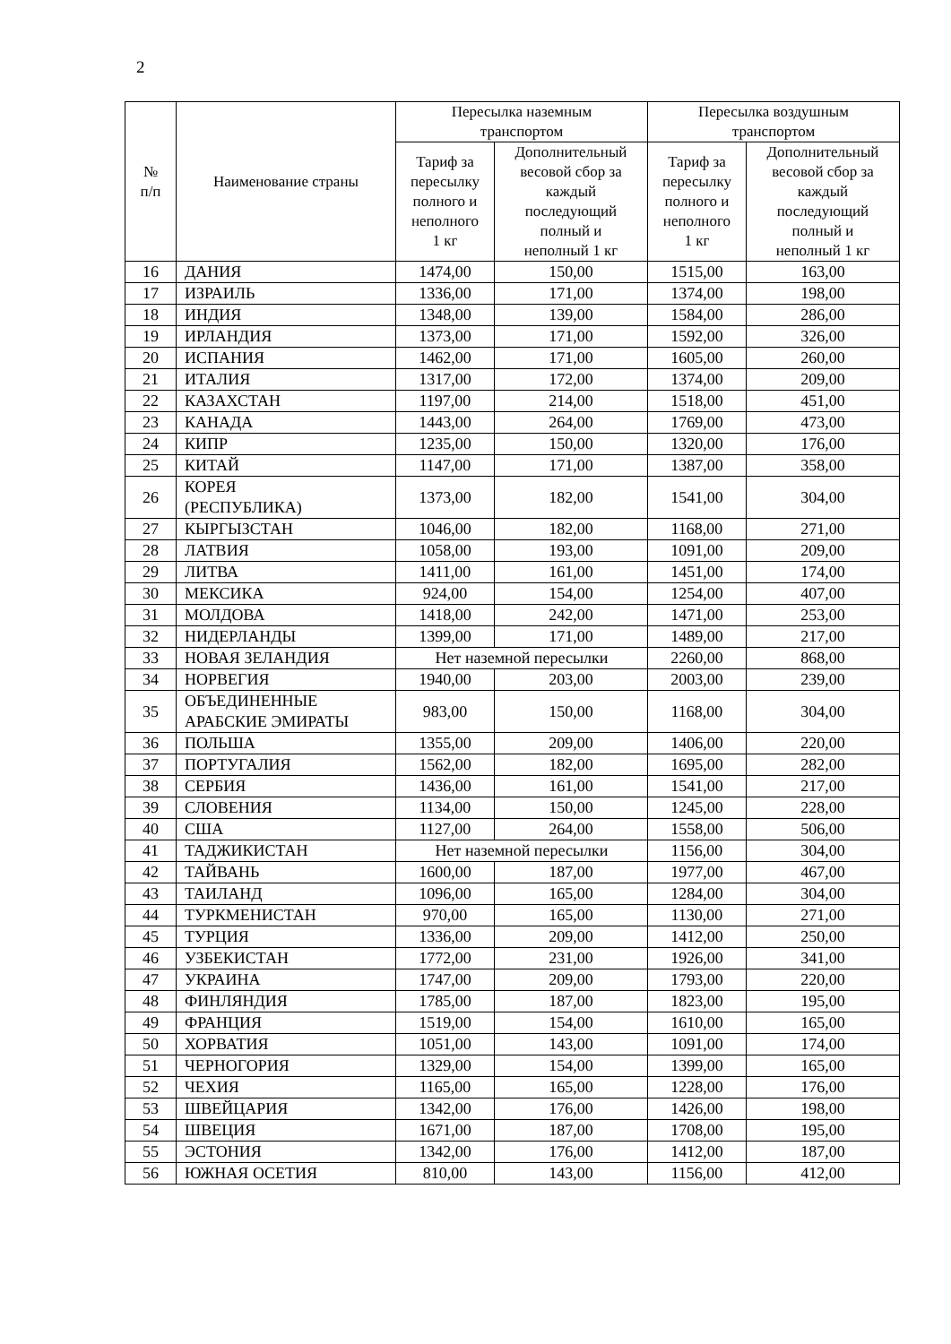2
| № п/п | Наименование страны | Пересылка наземным транспортом | | Пересылка воздушным транспортом | |
| --- | --- | --- | --- | --- | --- |
| | | Тариф за пересылку полного и неполного 1 кг | Дополнительный весовой сбор за каждый последующий полный и неполный 1 кг | Тариф за пересылку полного и неполного 1 кг | Дополнительный весовой сбор за каждый последующий полный и неполный 1 кг |
| 16 | ДАНИЯ | 1474,00 | 150,00 | 1515,00 | 163,00 |
| 17 | ИЗРАИЛЬ | 1336,00 | 171,00 | 1374,00 | 198,00 |
| 18 | ИНДИЯ | 1348,00 | 139,00 | 1584,00 | 286,00 |
| 19 | ИРЛАНДИЯ | 1373,00 | 171,00 | 1592,00 | 326,00 |
| 20 | ИСПАНИЯ | 1462,00 | 171,00 | 1605,00 | 260,00 |
| 21 | ИТАЛИЯ | 1317,00 | 172,00 | 1374,00 | 209,00 |
| 22 | КАЗАХСТАН | 1197,00 | 214,00 | 1518,00 | 451,00 |
| 23 | КАНАДА | 1443,00 | 264,00 | 1769,00 | 473,00 |
| 24 | КИПР | 1235,00 | 150,00 | 1320,00 | 176,00 |
| 25 | КИТАЙ | 1147,00 | 171,00 | 1387,00 | 358,00 |
| 26 | КОРЕЯ (РЕСПУБЛИКА) | 1373,00 | 182,00 | 1541,00 | 304,00 |
| 27 | КЫРГЫЗСТАН | 1046,00 | 182,00 | 1168,00 | 271,00 |
| 28 | ЛАТВИЯ | 1058,00 | 193,00 | 1091,00 | 209,00 |
| 29 | ЛИТВА | 1411,00 | 161,00 | 1451,00 | 174,00 |
| 30 | МЕКСИКА | 924,00 | 154,00 | 1254,00 | 407,00 |
| 31 | МОЛДОВА | 1418,00 | 242,00 | 1471,00 | 253,00 |
| 32 | НИДЕРЛАНДЫ | 1399,00 | 171,00 | 1489,00 | 217,00 |
| 33 | НОВАЯ ЗЕЛАНДИЯ | Нет наземной пересылки | | 2260,00 | 868,00 |
| 34 | НОРВЕГИЯ | 1940,00 | 203,00 | 2003,00 | 239,00 |
| 35 | ОБЪЕДИНЕННЫЕ АРАБСКИЕ ЭМИРАТЫ | 983,00 | 150,00 | 1168,00 | 304,00 |
| 36 | ПОЛЬША | 1355,00 | 209,00 | 1406,00 | 220,00 |
| 37 | ПОРТУГАЛИЯ | 1562,00 | 182,00 | 1695,00 | 282,00 |
| 38 | СЕРБИЯ | 1436,00 | 161,00 | 1541,00 | 217,00 |
| 39 | СЛОВЕНИЯ | 1134,00 | 150,00 | 1245,00 | 228,00 |
| 40 | США | 1127,00 | 264,00 | 1558,00 | 506,00 |
| 41 | ТАДЖИКИСТАН | Нет наземной пересылки | | 1156,00 | 304,00 |
| 42 | ТАЙВАНЬ | 1600,00 | 187,00 | 1977,00 | 467,00 |
| 43 | ТАИЛАНД | 1096,00 | 165,00 | 1284,00 | 304,00 |
| 44 | ТУРКМЕНИСТАН | 970,00 | 165,00 | 1130,00 | 271,00 |
| 45 | ТУРЦИЯ | 1336,00 | 209,00 | 1412,00 | 250,00 |
| 46 | УЗБЕКИСТАН | 1772,00 | 231,00 | 1926,00 | 341,00 |
| 47 | УКРАИНА | 1747,00 | 209,00 | 1793,00 | 220,00 |
| 48 | ФИНЛЯНДИЯ | 1785,00 | 187,00 | 1823,00 | 195,00 |
| 49 | ФРАНЦИЯ | 1519,00 | 154,00 | 1610,00 | 165,00 |
| 50 | ХОРВАТИЯ | 1051,00 | 143,00 | 1091,00 | 174,00 |
| 51 | ЧЕРНОГОРИЯ | 1329,00 | 154,00 | 1399,00 | 165,00 |
| 52 | ЧЕХИЯ | 1165,00 | 165,00 | 1228,00 | 176,00 |
| 53 | ШВЕЙЦАРИЯ | 1342,00 | 176,00 | 1426,00 | 198,00 |
| 54 | ШВЕЦИЯ | 1671,00 | 187,00 | 1708,00 | 195,00 |
| 55 | ЭСТОНИЯ | 1342,00 | 176,00 | 1412,00 | 187,00 |
| 56 | ЮЖНАЯ ОСЕТИЯ | 810,00 | 143,00 | 1156,00 | 412,00 |